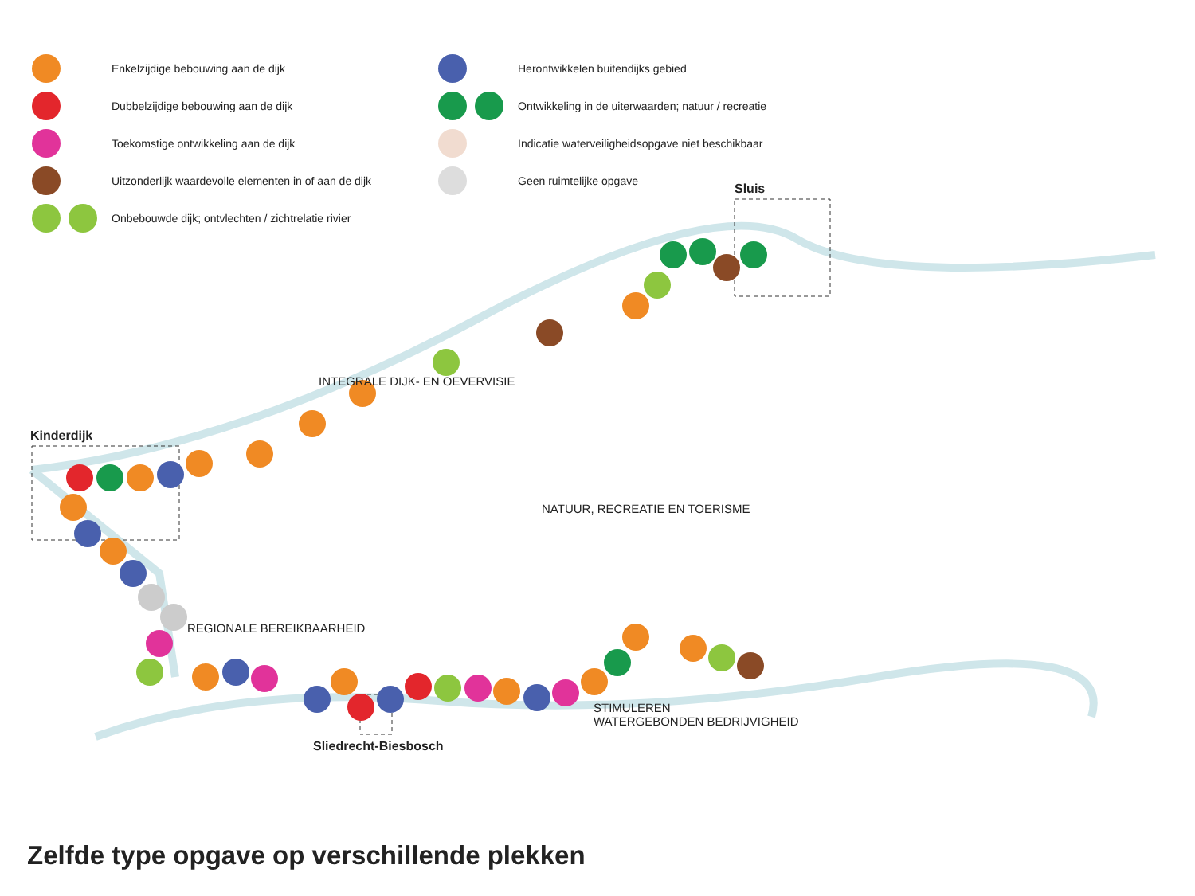Enkelzijdige bebouwing aan de dijk
Herontwikkelen buitendijks gebied
Dubbelzijdige bebouwing aan de dijk
Ontwikkeling in de uiterwaarden; natuur / recreatie
Toekomstige ontwikkeling aan de dijk
Indicatie waterveiligheidsopgave niet beschikbaar
Uitzonderlijk waardevolle elementen in of aan de dijk
Geen ruimtelijke opgave
Onbebouwde dijk; ontvlechten / zichtrelatie rivier
Sluis
Kinderdijk
Sliedrecht-Biesbosch
INTEGRALE DIJK- EN OEVERVISIE
NATUUR, RECREATIE EN TOERISME
REGIONALE BEREIKBAARHEID
STIMULEREN
WATERGEBONDEN BEDRIJVIGHEID
Zelfde type opgave op verschillende plekken